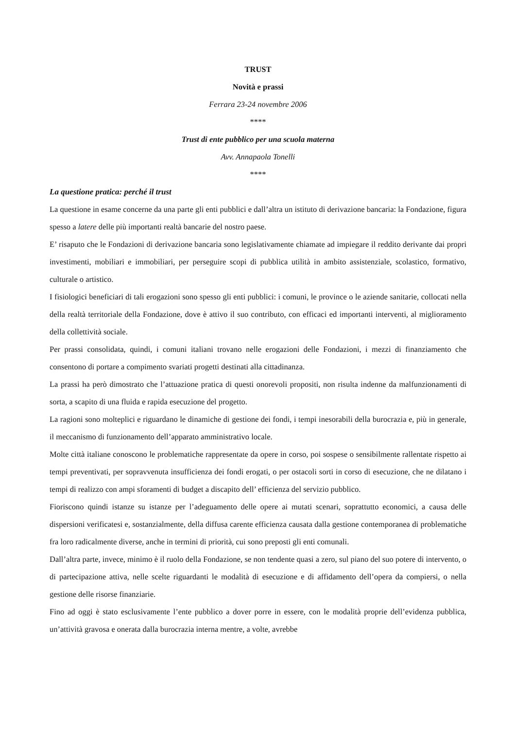TRUST
Novità e prassi
Ferrara 23-24 novembre 2006
****
Trust di ente pubblico per una scuola materna
Avv. Annapaola Tonelli
****
La questione pratica: perché il trust
La questione in esame concerne da una parte gli enti pubblici e dall’altra un istituto di derivazione bancaria: la Fondazione, figura spesso a latere delle più importanti realtà bancarie del nostro paese.
E’ risaputo che le Fondazioni di derivazione bancaria sono legislativamente chiamate ad impiegare il reddito derivante dai propri investimenti, mobiliari e immobiliari, per perseguire scopi di pubblica utilità in ambito assistenziale, scolastico, formativo, culturale o artistico.
I fisiologici beneficiari di tali erogazioni sono spesso gli enti pubblici: i comuni, le province o le aziende sanitarie, collocati nella della realtà territoriale della Fondazione, dove è attivo il suo contributo, con efficaci ed importanti interventi, al miglioramento della collettività sociale.
Per prassi consolidata, quindi, i comuni italiani trovano nelle erogazioni delle Fondazioni, i mezzi di finanziamento che consentono di portare a compimento svariati progetti destinati alla cittadinanza.
La prassi ha però dimostrato che l’attuazione pratica di questi onorevoli propositi, non risulta indenne da malfunzionamenti di sorta, a scapito di una fluida e rapida esecuzione del progetto.
La ragioni sono molteplici e riguardano le dinamiche di gestione dei fondi, i tempi inesorabili della burocrazia e, più in generale, il meccanismo di funzionamento dell’apparato amministrativo locale.
Molte città italiane conoscono le problematiche rappresentate da opere in corso, poi sospese o sensibilmente rallentate rispetto ai tempi preventivati, per sopravvenuta insufficienza dei fondi erogati, o per ostacoli sorti in corso di esecuzione, che ne dilatano i tempi di realizzo con ampi sforamenti di budget a discapito dell’ efficienza del servizio pubblico.
Fioriscono quindi istanze su istanze per l’adeguamento delle opere ai mutati scenari, soprattutto economici, a causa delle dispersioni verificatesi e, sostanzialmente, della diffusa carente efficienza causata dalla gestione contemporanea di problematiche fra loro radicalmente diverse, anche in termini di priorità, cui sono preposti gli enti comunali.
Dall’altra parte, invece, minimo è il ruolo della Fondazione, se non tendente quasi a zero, sul piano del suo potere di intervento, o di partecipazione attiva, nelle scelte riguardanti le modalità di esecuzione e di affidamento dell’opera da compiersi, o nella gestione delle risorse finanziarie.
Fino ad oggi è stato esclusivamente l’ente pubblico a dover porre in essere, con le modalità proprie dell’evidenza pubblica, un’attività gravosa e onerata dalla burocrazia interna mentre, a volte, avrebbe